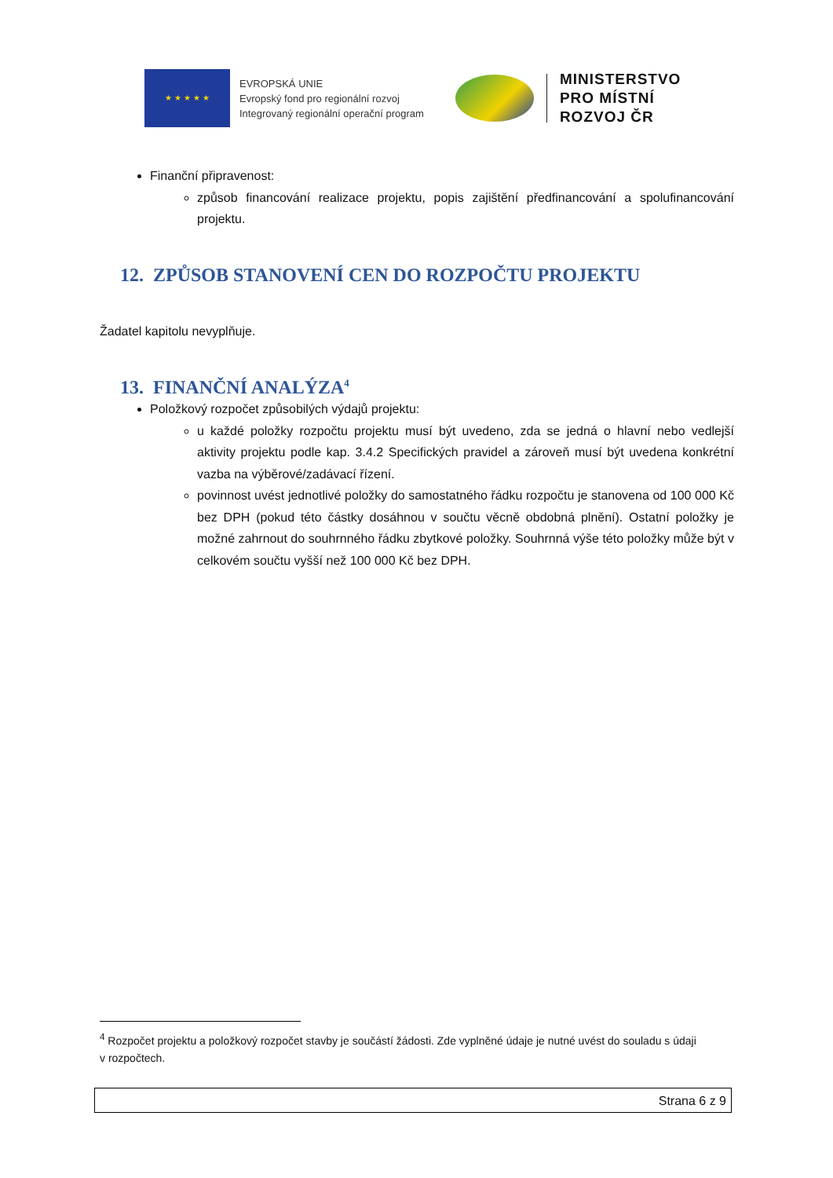★ ★ ★ ★ ★
EVROPSKÁ UNIE
Evropský fond pro regionální rozvoj
Integrovaný regionální operační program
MINISTERSTVO
PRO MÍSTNÍ
ROZVOJ ČR
Finanční připravenost:
způsob financování realizace projektu, popis zajištění předfinancování a spolufinancování projektu.
12. ZPŮSOB STANOVENÍ CEN DO ROZPOČTU PROJEKTU
Žadatel kapitolu nevyplňuje.
13. FINANČNÍ ANALÝZA<sup>4</sup>
Položkový rozpočet způsobilých výdajů projektu:
u každé položky rozpočtu projektu musí být uvedeno, zda se jedná o hlavní nebo vedlejší aktivity projektu podle kap. 3.4.2 Specifických pravidel a zároveň musí být uvedena konkrétní vazba na výběrové/zadávací řízení.
povinnost uvést jednotlivé položky do samostatného řádku rozpočtu je stanovena od 100 000 Kč bez DPH (pokud této částky dosáhnou v součtu věcně obdobná plnění). Ostatní položky je možné zahrnout do souhrnného řádku zbytkové položky. Souhrnná výše této položky může být v celkovém součtu vyšší než 100 000 Kč bez DPH.
<sup>4</sup> Rozpočet projektu a položkový rozpočet stavby je součástí žádosti. Zde vyplněné údaje je nutné uvést do souladu s údaji v rozpočtech.
Strana 6 z 9